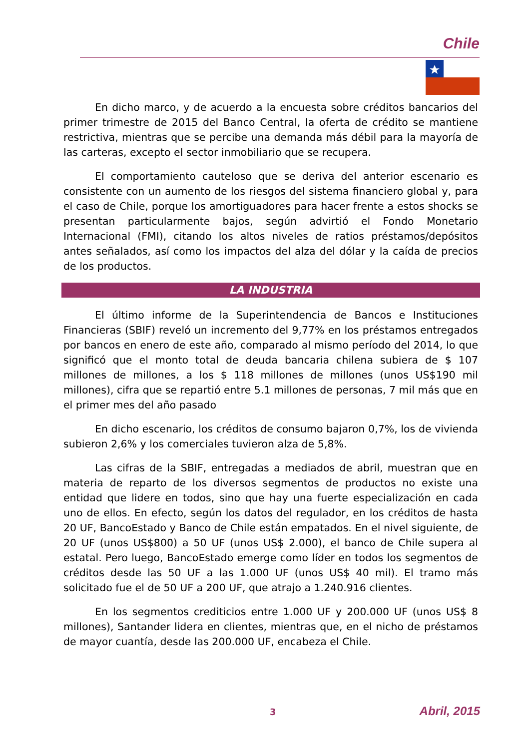Chile
En dicho marco, y de acuerdo a la encuesta sobre créditos bancarios del primer trimestre de 2015 del Banco Central, la oferta de crédito se mantiene restrictiva, mientras que se percibe una demanda más débil para la mayoría de las carteras, excepto el sector inmobiliario que se recupera.
El comportamiento cauteloso que se deriva del anterior escenario es consistente con un aumento de los riesgos del sistema financiero global y, para el caso de Chile, porque los amortiguadores para hacer frente a estos shocks se presentan particularmente bajos, según advirtió el Fondo Monetario Internacional (FMI), citando los altos niveles de ratios préstamos/depósitos antes señalados, así como los impactos del alza del dólar y la caída de precios de los productos.
LA INDUSTRIA
El último informe de la Superintendencia de Bancos e Instituciones Financieras (SBIF) reveló un incremento del 9,77% en los préstamos entregados por bancos en enero de este año, comparado al mismo período del 2014, lo que significó que el monto total de deuda bancaria chilena subiera de $ 107 millones de millones, a los $ 118 millones de millones (unos US$190 mil millones), cifra que se repartió entre 5.1 millones de personas, 7 mil más que en el primer mes del año pasado
En dicho escenario, los créditos de consumo bajaron 0,7%, los de vivienda subieron 2,6% y los comerciales tuvieron alza de 5,8%.
Las cifras de la SBIF, entregadas a mediados de abril, muestran que en materia de reparto de los diversos segmentos de productos no existe una entidad que lidere en todos, sino que hay una fuerte especialización en cada uno de ellos. En efecto, según los datos del regulador, en los créditos de hasta 20 UF, BancoEstado y Banco de Chile están empatados. En el nivel siguiente, de 20 UF (unos US$800) a 50 UF (unos US$ 2.000), el banco de Chile supera al estatal. Pero luego, BancoEstado emerge como líder en todos los segmentos de créditos desde las 50 UF a las 1.000 UF (unos US$ 40 mil). El tramo más solicitado fue el de 50 UF a 200 UF, que atrajo a 1.240.916 clientes.
En los segmentos crediticios entre 1.000 UF y 200.000 UF (unos US$ 8 millones), Santander lidera en clientes, mientras que, en el nicho de préstamos de mayor cuantía, desde las 200.000 UF, encabeza el Chile.
3 Abril, 2015